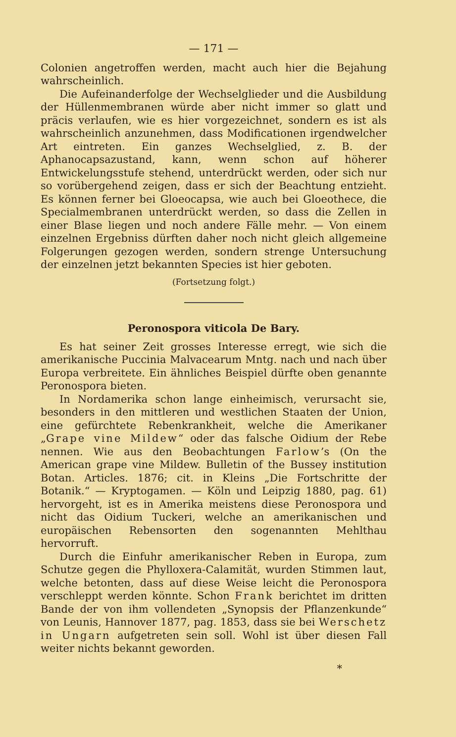— 171 —
Colonien angetroffen werden, macht auch hier die Bejahung wahrscheinlich.
Die Aufeinanderfolge der Wechselglieder und die Ausbildung der Hüllenmembranen würde aber nicht immer so glatt und präcis verlaufen, wie es hier vorgezeichnet, sondern es ist als wahrscheinlich anzunehmen, dass Modificationen irgendwelcher Art eintreten. Ein ganzes Wechselglied, z. B. der Aphanocapsazustand, kann, wenn schon auf höherer Entwickelungsstufe stehend, unterdrückt werden, oder sich nur so vorübergehend zeigen, dass er sich der Beachtung entzieht. Es können ferner bei Gloeocapsa, wie auch bei Gloeothece, die Specialmembranen unterdrückt werden, so dass die Zellen in einer Blase liegen und noch andere Fälle mehr. — Von einem einzelnen Ergebniss dürften daher noch nicht gleich allgemeine Folgerungen gezogen werden, sondern strenge Untersuchung der einzelnen jetzt bekannten Species ist hier geboten.
(Fortsetzung folgt.)
Peronospora viticola De Bary.
Es hat seiner Zeit grosses Interesse erregt, wie sich die amerikanische Puccinia Malvacearum Mntg. nach und nach über Europa verbreitete. Ein ähnliches Beispiel dürfte oben genannte Peronospora bieten.
In Nordamerika schon lange einheimisch, verursacht sie, besonders in den mittleren und westlichen Staaten der Union, eine gefürchtete Rebenkrankheit, welche die Amerikaner „Grape vine Mildew“ oder das falsche Oidium der Rebe nennen. Wie aus den Beobachtungen Farlow’s (On the American grape vine Mildew. Bulletin of the Bussey institution Botan. Articles. 1876; cit. in Kleins „Die Fortschritte der Botanik.“ — Kryptogamen. — Köln und Leipzig 1880, pag. 61) hervorgeht, ist es in Amerika meistens diese Peronospora und nicht das Oidium Tuckeri, welche an amerikanischen und europäischen Rebensorten den sogenannten Mehlthau hervorruft.
Durch die Einfuhr amerikanischer Reben in Europa, zum Schutze gegen die Phylloxera-Calamität, wurden Stimmen laut, welche betonten, dass auf diese Weise leicht die Peronospora verschleppt werden könnte. Schon Frank berichtet im dritten Bande der von ihm vollendeten „Synopsis der Pflanzenkunde“ von Leunis, Hannover 1877, pag. 1853, dass sie bei Werschetz in Ungarn aufgetreten sein soll. Wohl ist über diesen Fall weiter nichts bekannt geworden.
*